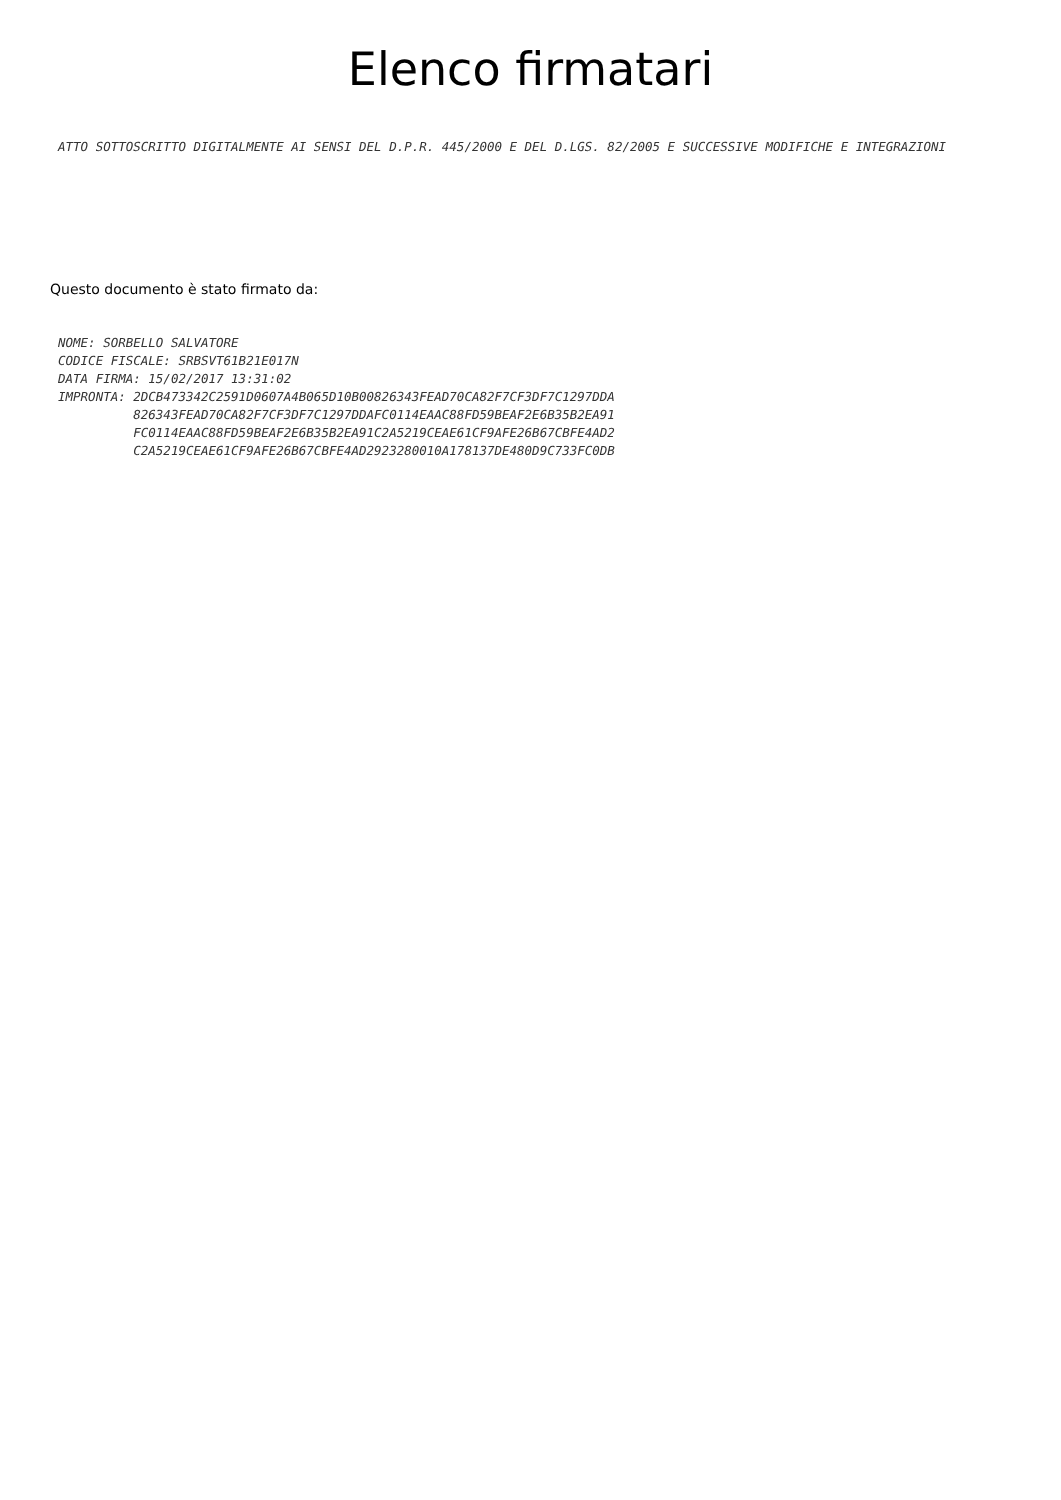Elenco firmatari
ATTO SOTTOSCRITTO DIGITALMENTE AI SENSI DEL D.P.R. 445/2000 E DEL D.LGS. 82/2005 E SUCCESSIVE MODIFICHE E INTEGRAZIONI
Questo documento è stato firmato da:
NOME: SORBELLO SALVATORE CODICE FISCALE: SRBSVT61B21E017N DATA FIRMA: 15/02/2017 13:31:02 IMPRONTA: 2DCB473342C2591D0607A4B065D10B00826343FEAD70CA82F7CF3DF7C1297DDA 826343FEAD70CA82F7CF3DF7C1297DDAFC0114EAAC88FD59BEAF2E6B35B2EA91 FC0114EAAC88FD59BEAF2E6B35B2EA91C2A5219CEAE61CF9AFE26B67CBFE4AD2 C2A5219CEAE61CF9AFE26B67CBFE4AD2923280010A178137DE480D9C733FC0DB